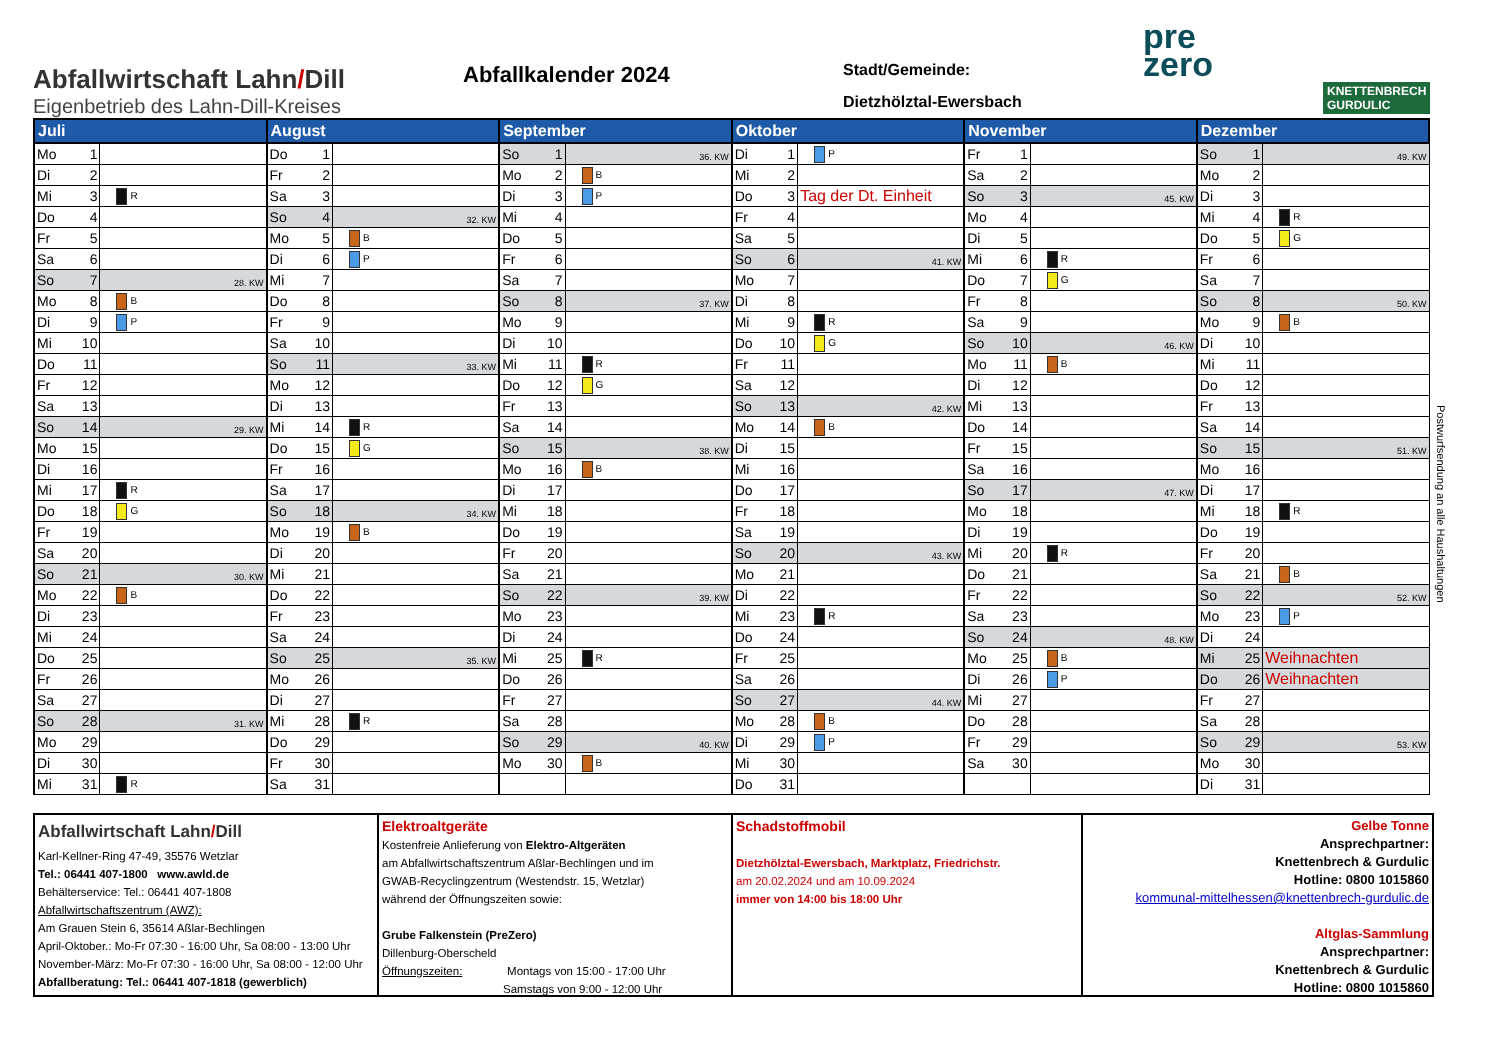Abfallwirtschaft Lahn/Dill
Eigenbetrieb des Lahn-Dill-Kreises
Abfallkalender 2024
Stadt/Gemeinde:
Dietzhölztal-Ewersbach
pre
zero
KNETTENBRECH
GURDULIC
| Juli | | | August | | | September | | | Oktober | | | November | | | Dezember | | |
| --- | --- | --- | --- | --- | --- | --- | --- | --- | --- | --- | --- | --- | --- | --- | --- | --- | --- |
| Mo | 1 | | Do | 1 | | So | 1 | 36. KW | Di | 1 | P | Fr | 1 | | So | 1 | 49. KW |
| Di | 2 | | Fr | 2 | | Mo | 2 | B | Mi | 2 | | Sa | 2 | | Mo | 2 | |
| Mi | 3 | R | Sa | 3 | | Di | 3 | P | Do | 3 | Tag der Dt. Einheit | So | 3 | 45. KW | Di | 3 | |
| Do | 4 | | So | 4 | 32. KW | Mi | 4 | | Fr | 4 | | Mo | 4 | | Mi | 4 | R |
| Fr | 5 | | Mo | 5 | B | Do | 5 | | Sa | 5 | | Di | 5 | | Do | 5 | G |
| Sa | 6 | | Di | 6 | P | Fr | 6 | | So | 6 | 41. KW | Mi | 6 | R | Fr | 6 | |
| So | 7 | 28. KW | Mi | 7 | | Sa | 7 | | Mo | 7 | | Do | 7 | G | Sa | 7 | |
| Mo | 8 | B | Do | 8 | | So | 8 | 37. KW | Di | 8 | | Fr | 8 | | So | 8 | 50. KW |
| Di | 9 | P | Fr | 9 | | Mo | 9 | | Mi | 9 | R | Sa | 9 | | Mo | 9 | B |
| Mi | 10 | | Sa | 10 | | Di | 10 | | Do | 10 | G | So | 10 | 46. KW | Di | 10 | |
| Do | 11 | | So | 11 | 33. KW | Mi | 11 | R | Fr | 11 | | Mo | 11 | B | Mi | 11 | |
| Fr | 12 | | Mo | 12 | | Do | 12 | G | Sa | 12 | | Di | 12 | | Do | 12 | |
| Sa | 13 | | Di | 13 | | Fr | 13 | | So | 13 | 42. KW | Mi | 13 | | Fr | 13 | |
| So | 14 | 29. KW | Mi | 14 | R | Sa | 14 | | Mo | 14 | B | Do | 14 | | Sa | 14 | |
| Mo | 15 | | Do | 15 | G | So | 15 | 38. KW | Di | 15 | | Fr | 15 | | So | 15 | 51. KW |
| Di | 16 | | Fr | 16 | | Mo | 16 | B | Mi | 16 | | Sa | 16 | | Mo | 16 | |
| Mi | 17 | R | Sa | 17 | | Di | 17 | | Do | 17 | | So | 17 | 47. KW | Di | 17 | |
| Do | 18 | G | So | 18 | 34. KW | Mi | 18 | | Fr | 18 | | Mo | 18 | | Mi | 18 | R |
| Fr | 19 | | Mo | 19 | B | Do | 19 | | Sa | 19 | | Di | 19 | | Do | 19 | |
| Sa | 20 | | Di | 20 | | Fr | 20 | | So | 20 | 43. KW | Mi | 20 | R | Fr | 20 | |
| So | 21 | 30. KW | Mi | 21 | | Sa | 21 | | Mo | 21 | | Do | 21 | | Sa | 21 | B |
| Mo | 22 | B | Do | 22 | | So | 22 | 39. KW | Di | 22 | | Fr | 22 | | So | 22 | 52. KW |
| Di | 23 | | Fr | 23 | | Mo | 23 | | Mi | 23 | R | Sa | 23 | | Mo | 23 | P |
| Mi | 24 | | Sa | 24 | | Di | 24 | | Do | 24 | | So | 24 | 48. KW | Di | 24 | |
| Do | 25 | | So | 25 | 35. KW | Mi | 25 | R | Fr | 25 | | Mo | 25 | B | Mi | 25 | Weihnachten |
| Fr | 26 | | Mo | 26 | | Do | 26 | | Sa | 26 | | Di | 26 | P | Do | 26 | Weihnachten |
| Sa | 27 | | Di | 27 | | Fr | 27 | | So | 27 | 44. KW | Mi | 27 | | Fr | 27 | |
| So | 28 | 31. KW | Mi | 28 | R | Sa | 28 | | Mo | 28 | B | Do | 28 | | Sa | 28 | |
| Mo | 29 | | Do | 29 | | So | 29 | 40. KW | Di | 29 | P | Fr | 29 | | So | 29 | 53. KW |
| Di | 30 | | Fr | 30 | | Mo | 30 | B | Mi | 30 | | Sa | 30 | | Mo | 30 | |
| Mi | 31 | R | Sa | 31 | | | | | Do | 31 | | | | | Di | 31 | |
Postwurfsendung an alle Haushaltungen
Abfallwirtschaft Lahn/Dill
Karl-Kellner-Ring 47-49, 35576 Wetzlar
Tel.: 06441 407-1800 www.awld.de
Behälterservice: Tel.: 06441 407-1808
Abfallwirtschaftszentrum (AWZ):
Am Grauen Stein 6, 35614 Aßlar-Bechlingen
April-Oktober.: Mo-Fr 07:30 - 16:00 Uhr, Sa 08:00 - 13:00 Uhr
November-März: Mo-Fr 07:30 - 16:00 Uhr, Sa 08:00 - 12:00 Uhr
Abfallberatung: Tel.: 06441 407-1818 (gewerblich)
Elektroaltgeräte
Kostenfreie Anlieferung von Elektro-Altgeräten
am Abfallwirtschaftszentrum Aßlar-Bechlingen und im
GWAB-Recyclingzentrum (Westendstr. 15, Wetzlar)
während der Öffnungszeiten sowie:
Grube Falkenstein (PreZero)
Dillenburg-Oberscheld
Öffnungszeiten: Montags von 15:00 - 17:00 Uhr
Samstags von 9:00 - 12:00 Uhr
Schadstoffmobil
Dietzhölztal-Ewersbach, Marktplatz, Friedrichstr.
am 20.02.2024 und am 10.09.2024
immer von 14:00 bis 18:00 Uhr
Gelbe Tonne
Ansprechpartner:
Knettenbrech & Gurdulic
Hotline: 0800 1015860
kommunal-mittelhessen@knettenbrech-gurdulic.de
Altglas-Sammlung
Ansprechpartner:
Knettenbrech & Gurdulic
Hotline: 0800 1015860